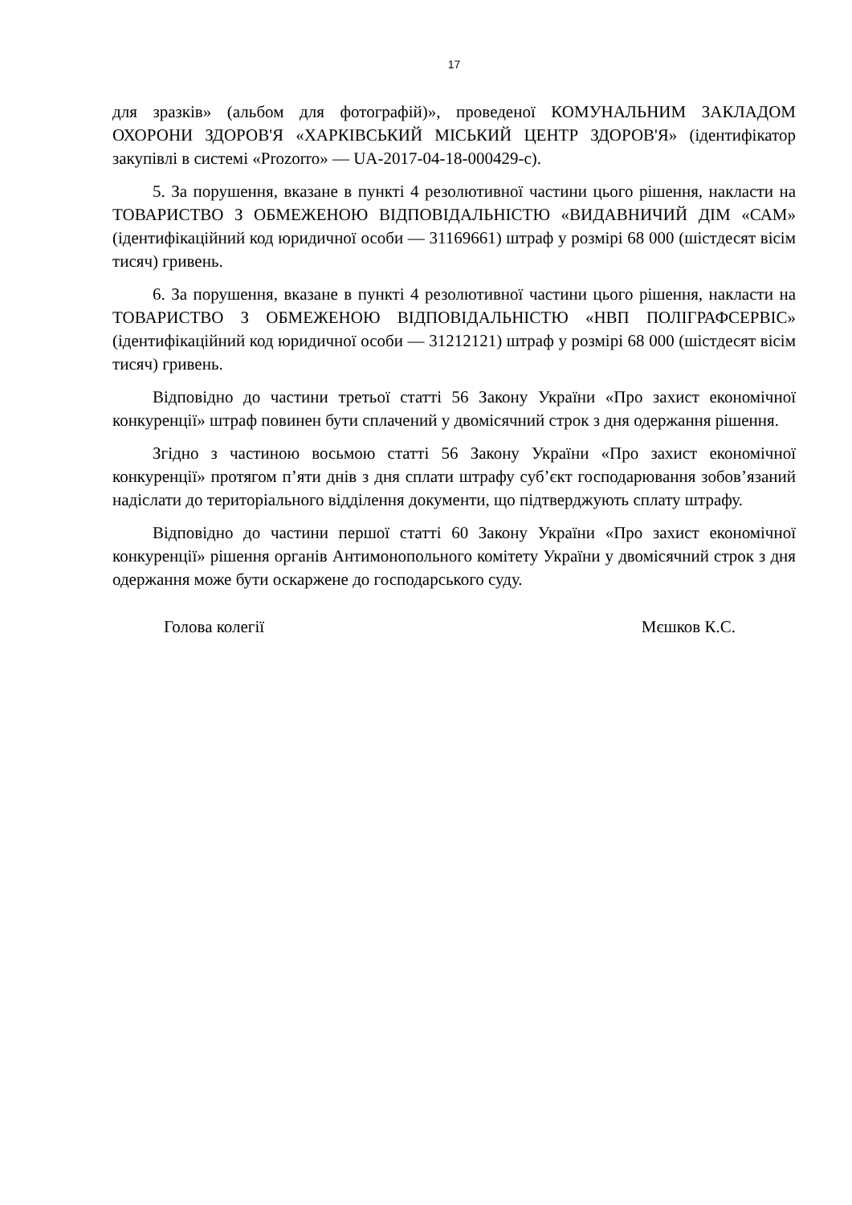17
для зразків» (альбом для фотографій)», проведеної КОМУНАЛЬНИМ ЗАКЛАДОМ ОХОРОНИ ЗДОРОВ'Я «ХАРКІВСЬКИЙ МІСЬКИЙ ЦЕНТР ЗДОРОВ'Я» (ідентифікатор закупівлі в системі «Prozorro» — UA-2017-04-18-000429-c).
5. За порушення, вказане в пункті 4 резолютивної частини цього рішення, накласти на ТОВАРИСТВО З ОБМЕЖЕНОЮ ВІДПОВІДАЛЬНІСТЮ «ВИДАВНИЧИЙ ДІМ «САМ» (ідентифікаційний код юридичної особи — 31169661) штраф у розмірі 68 000 (шістдесят вісім тисяч) гривень.
6. За порушення, вказане в пункті 4 резолютивної частини цього рішення, накласти на ТОВАРИСТВО З ОБМЕЖЕНОЮ ВІДПОВІДАЛЬНІСТЮ «НВП ПОЛІГРАФСЕРВІС» (ідентифікаційний код юридичної особи — 31212121) штраф у розмірі 68 000 (шістдесят вісім тисяч) гривень.
Відповідно до частини третьої статті 56 Закону України «Про захист економічної конкуренції» штраф повинен бути сплачений у двомісячний строк з дня одержання рішення.
Згідно з частиною восьмою статті 56 Закону України «Про захист економічної конкуренції» протягом п’яти днів з дня сплати штрафу суб’єкт господарювання зобов’язаний надіслати до територіального відділення документи, що підтверджують сплату штрафу.
Відповідно до частини першої статті 60 Закону України «Про захист економічної конкуренції» рішення органів Антимонопольного комітету України у двомісячний строк з дня одержання може бути оскаржене до господарського суду.
Голова колегії Мєшков К.С.